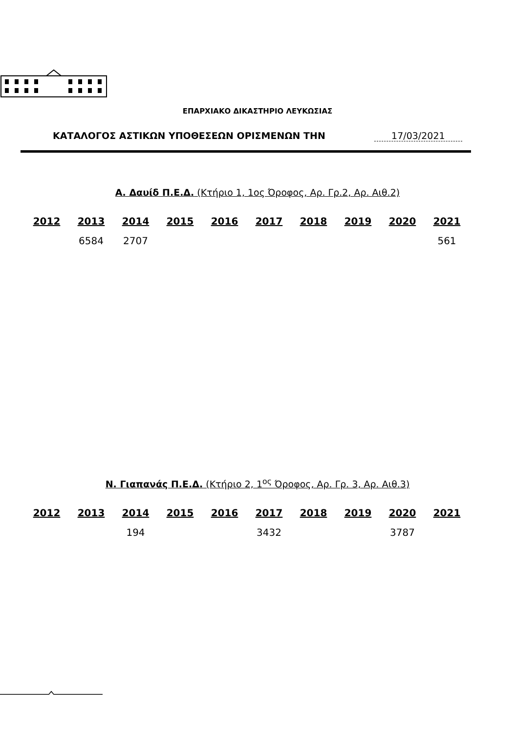ΕΠΑΡΧΙΑΚΟ ΔΙΚΑΣΤΗΡΙΟ ΛΕΥΚΩΣΙΑΣ
ΚΑΤΑΛΟΓΟΣ ΑΣΤΙΚΩΝ ΥΠΟΘΕΣΕΩΝ ΟΡΙΣΜΕΝΩΝ ΤΗΝ 17/03/2021
Α. Δαυίδ Π.Ε.Δ. (Κτήριο 1, 1ος Όροφος, Αρ. Γρ.2, Αρ. Αιθ.2)
| 2012 | 2013 | 2014 | 2015 | 2016 | 2017 | 2018 | 2019 | 2020 | 2021 |
| --- | --- | --- | --- | --- | --- | --- | --- | --- | --- |
| | 6584 | 2707 | | | | | | | 561 |
Ν. Γιαπανάς Π.Ε.Δ. (Κτήριο 2, 1<sup>ος</sup> Όροφος, Αρ. Γρ. 3, Αρ. Αιθ.3)
| 2012 | 2013 | 2014 | 2015 | 2016 | 2017 | 2018 | 2019 | 2020 | 2021 |
| --- | --- | --- | --- | --- | --- | --- | --- | --- | --- |
| | | 194 | | | 3432 | | | 3787 | |